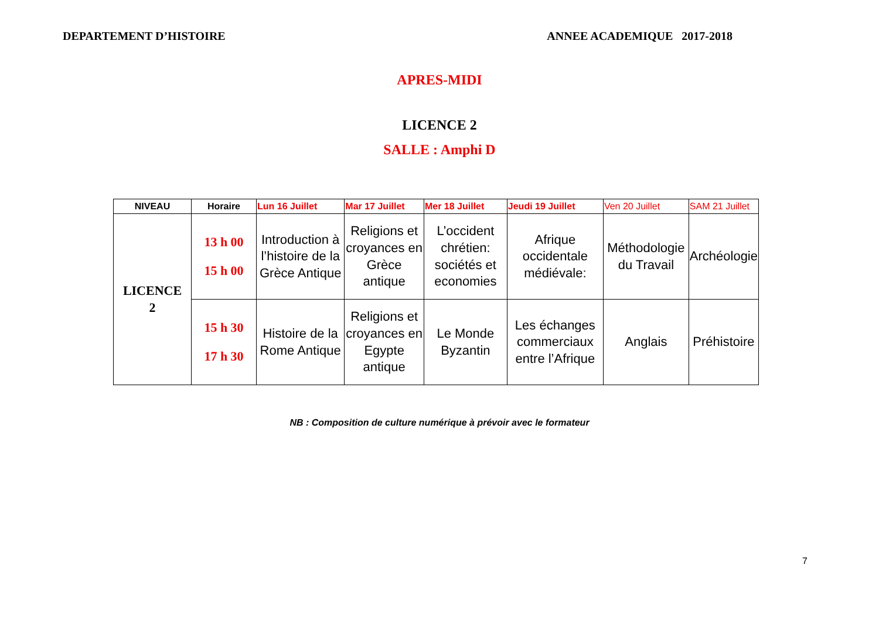DEPARTEMENT D’HISTOIRE ANNEE ACADEMIQUE 2017-2018
APRES-MIDI
LICENCE 2
SALLE : Amphi D
| NIVEAU | Horaire | Lun 16 Juillet | Mar 17 Juillet | Mer 18 Juillet | Jeudi 19 Juillet | Ven 20 Juillet | SAM 21 Juillet |
| --- | --- | --- | --- | --- | --- | --- | --- |
| LICENCE 2 | 13 h 00 15 h 00 | Introduction à l’histoire de la Grèce Antique | Religions et croyances en Grèce antique | L’occident chrétien: sociétés et economies | Afrique occidentale médiévale: | Méthodologie du Travail | Archéologie |
| | 15 h 30 17 h 30 | Histoire de la Rome Antique | Religions et croyances en Egypte antique | Le Monde Byzantin | Les échanges commerciaux entre l’Afrique | Anglais | Préhistoire |
NB : Composition de culture numérique à prévoir avec le formateur
7